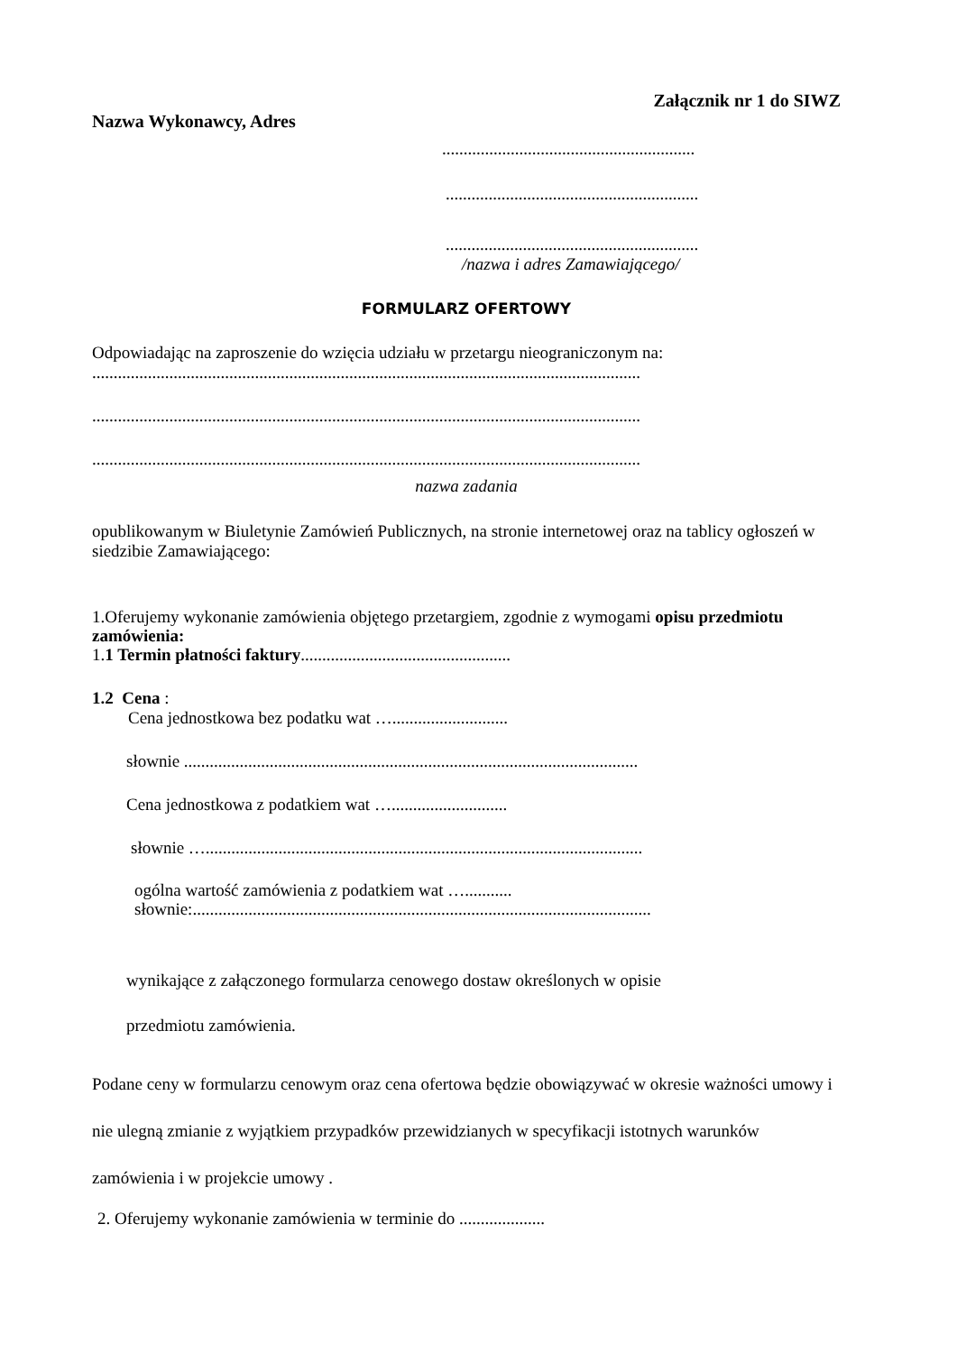Załącznik nr 1 do SIWZ
Nazwa Wykonawcy, Adres
...........................................................
...........................................................
...........................................................
/nazwa i adres Zamawiającego/
FORMULARZ OFERTOWY
Odpowiadając na zaproszenie do wzięcia udziału w przetargu nieograniczonym na:
................................................................................................................................
................................................................................................................................
................................................................................................................................
nazwa zadania
opublikowanym w Biuletynie Zamówień Publicznych, na stronie internetowej oraz na tablicy ogłoszeń w siedzibie Zamawiającego:
1.Oferujemy wykonanie zamówienia objętego przetargiem, zgodnie z wymogami opisu przedmiotu zamówienia:
1.1 Termin płatności faktury.................................................
1.2 Cena :
Cena jednostkowa bez podatku wat …...........................
słownie ..........................................................................................................
Cena jednostkowa z podatkiem wat …...........................
słownie …......................................................................................................
ogólna wartość zamówienia z podatkiem wat …...........
słownie:...........................................................................................................
wynikające z załączonego formularza cenowego dostaw określonych w opisie
przedmiotu zamówienia.
Podane ceny w formularzu cenowym oraz cena ofertowa będzie obowiązywać w okresie ważności umowy i nie ulegną zmianie z wyjątkiem przypadków przewidzianych w specyfikacji istotnych warunków zamówienia i w projekcie umowy .
2. Oferujemy wykonanie zamówienia w terminie do ....................